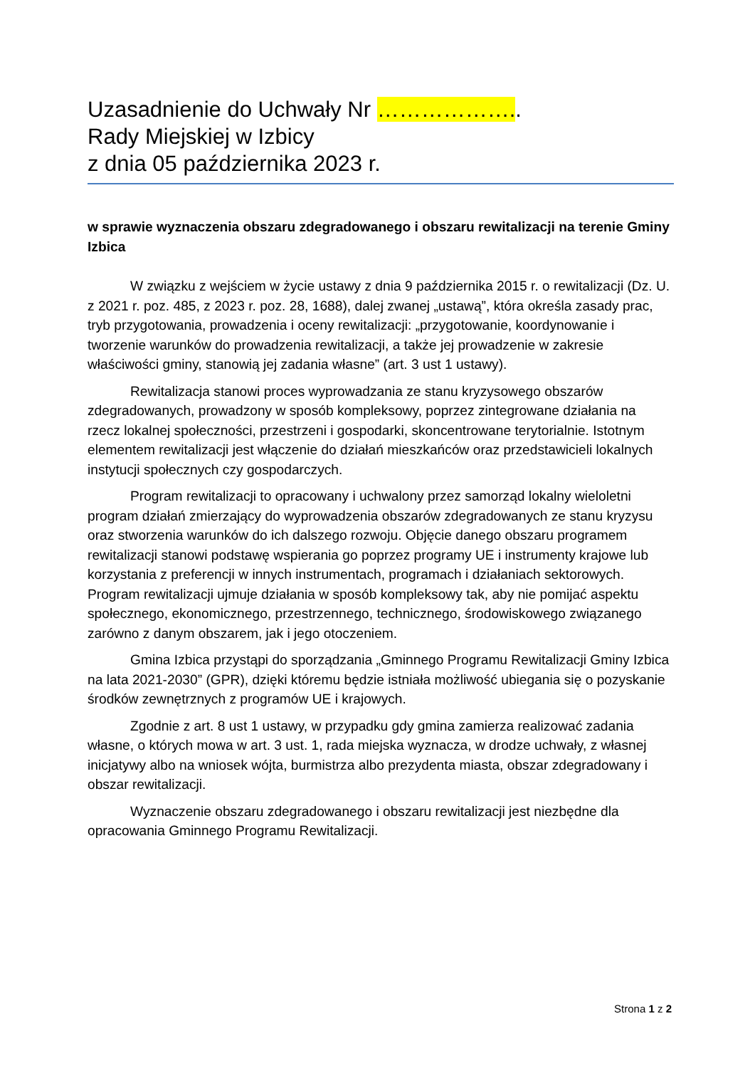Uzasadnienie do Uchwały Nr ………………..
Rady Miejskiej w Izbicy
z dnia 05 października 2023 r.
w sprawie wyznaczenia obszaru zdegradowanego i obszaru rewitalizacji na terenie Gminy Izbica
W związku z wejściem w życie ustawy z dnia 9 października 2015 r. o rewitalizacji (Dz. U. z 2021 r. poz. 485, z 2023 r. poz. 28, 1688), dalej zwanej „ustawą”, która określa zasady prac, tryb przygotowania, prowadzenia i oceny rewitalizacji: „przygotowanie, koordynowanie i tworzenie warunków do prowadzenia rewitalizacji, a także jej prowadzenie w zakresie właściwości gminy, stanowią jej zadania własne” (art. 3 ust 1 ustawy).
Rewitalizacja stanowi proces wyprowadzania ze stanu kryzysowego obszarów zdegradowanych, prowadzony w sposób kompleksowy, poprzez zintegrowane działania na rzecz lokalnej społeczności, przestrzeni i gospodarki, skoncentrowane terytorialnie. Istotnym elementem rewitalizacji jest włączenie do działań mieszkańców oraz przedstawicieli lokalnych instytucji społecznych czy gospodarczych.
Program rewitalizacji to opracowany i uchwalony przez samorząd lokalny wieloletni program działań zmierzający do wyprowadzenia obszarów zdegradowanych ze stanu kryzysu oraz stworzenia warunków do ich dalszego rozwoju. Objęcie danego obszaru programem rewitalizacji stanowi podstawę wspierania go poprzez programy UE i instrumenty krajowe lub korzystania z preferencji w innych instrumentach, programach i działaniach sektorowych. Program rewitalizacji ujmuje działania w sposób kompleksowy tak, aby nie pomijać aspektu społecznego, ekonomicznego, przestrzennego, technicznego, środowiskowego związanego zarówno z danym obszarem, jak i jego otoczeniem.
Gmina Izbica przystąpi do sporządzania „Gminnego Programu Rewitalizacji Gminy Izbica na lata 2021-2030” (GPR), dzięki któremu będzie istniała możliwość ubiegania się o pozyskanie środków zewnętrznych z programów UE i krajowych.
Zgodnie z art. 8 ust 1 ustawy, w przypadku gdy gmina zamierza realizować zadania własne, o których mowa w art. 3 ust. 1, rada miejska wyznacza, w drodze uchwały, z własnej inicjatywy albo na wniosek wójta, burmistrza albo prezydenta miasta, obszar zdegradowany i obszar rewitalizacji.
Wyznaczenie obszaru zdegradowanego i obszaru rewitalizacji jest niezbędne dla opracowania Gminnego Programu Rewitalizacji.
Strona 1 z 2